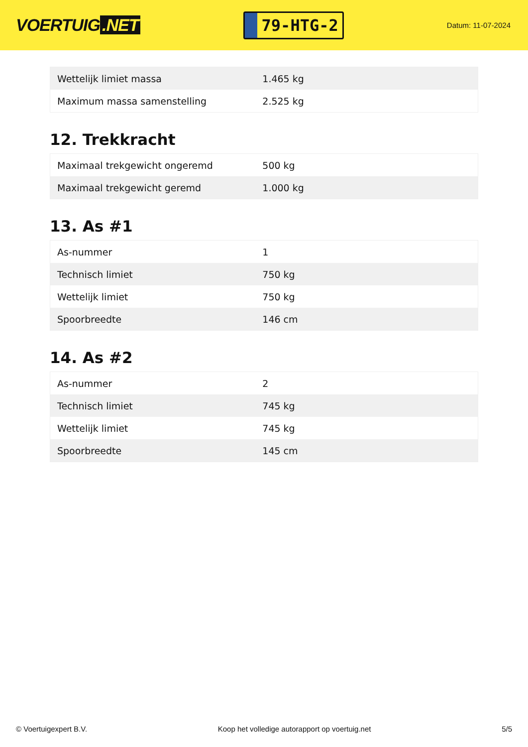VOERTUIG.NET
79-HTG-2
Datum: 11-07-2024
| Wettelijk limiet massa | 1.465 kg |
| Maximum massa samenstelling | 2.525 kg |
12. Trekkracht
| Maximaal trekgewicht ongeremd | 500 kg |
| Maximaal trekgewicht geremd | 1.000 kg |
13. As #1
| As-nummer | 1 |
| Technisch limiet | 750 kg |
| Wettelijk limiet | 750 kg |
| Spoorbreedte | 146 cm |
14. As #2
| As-nummer | 2 |
| Technisch limiet | 745 kg |
| Wettelijk limiet | 745 kg |
| Spoorbreedte | 145 cm |
© Voertuigexpert B.V. Koop het volledige autorapport op voertuig.net 5/5